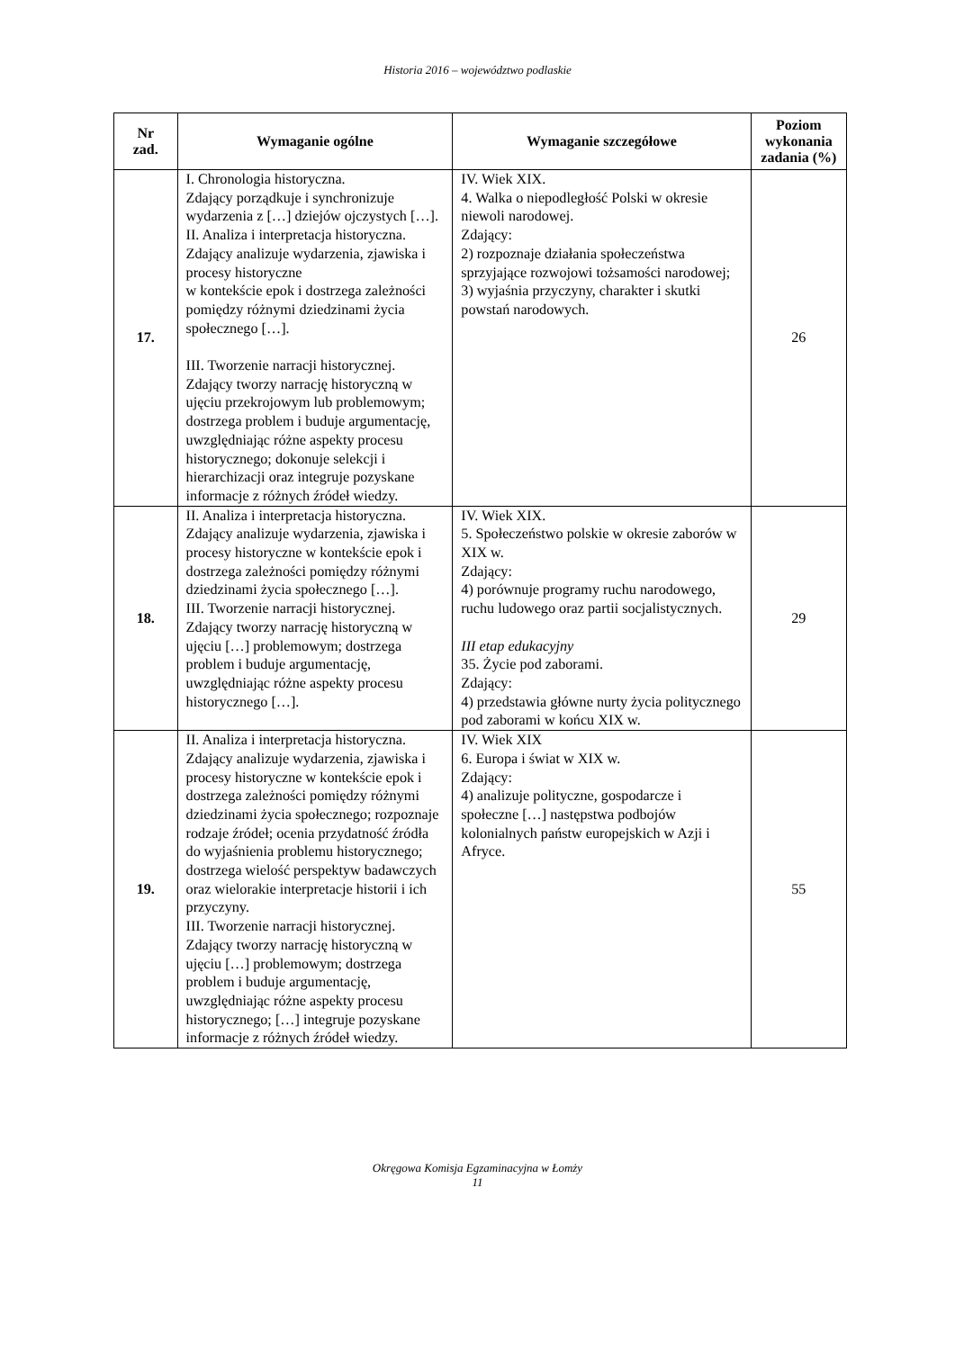Historia 2016 – województwo podlaskie
| Nr zad. | Wymaganie ogólne | Wymaganie szczegółowe | Poziom wykonania zadania (%) |
| --- | --- | --- | --- |
| 17. | I. Chronologia historyczna. Zdający porządkuje i synchronizuje wydarzenia z […] dziejów ojczystych […]. II. Analiza i interpretacja historyczna. Zdający analizuje wydarzenia, zjawiska i procesy historyczne w kontekście epok i dostrzega zależności pomiędzy różnymi dziedzinami życia społecznego […]. III. Tworzenie narracji historycznej. Zdający tworzy narrację historyczną w ujęciu przekrojowym lub problemowym; dostrzega problem i buduje argumentację, uwzględniając różne aspekty procesu historycznego; dokonuje selekcji i hierarchizacji oraz integruje pozyskane informacje z różnych źródeł wiedzy. | IV. Wiek XIX. 4. Walka o niepodległość Polski w okresie niewoli narodowej. Zdający: 2) rozpoznaje działania społeczeństwa sprzyjające rozwojowi tożsamości narodowej; 3) wyjaśnia przyczyny, charakter i skutki powstań narodowych. | 26 |
| 18. | II. Analiza i interpretacja historyczna. Zdający analizuje wydarzenia, zjawiska i procesy historyczne w kontekście epok i dostrzega zależności pomiędzy różnymi dziedzinami życia społecznego […]. III. Tworzenie narracji historycznej. Zdający tworzy narrację historyczną w ujęciu […] problemowym; dostrzega problem i buduje argumentację, uwzględniając różne aspekty procesu historycznego […]. | IV. Wiek XIX. 5. Społeczeństwo polskie w okresie zaborów w XIX w. Zdający: 4) porównuje programy ruchu narodowego, ruchu ludowego oraz partii socjalistycznych. III etap edukacyjny 35. Życie pod zaborami. Zdający: 4) przedstawia główne nurty życia politycznego pod zaborami w końcu XIX w. | 29 |
| 19. | II. Analiza i interpretacja historyczna. Zdający analizuje wydarzenia, zjawiska i procesy historyczne w kontekście epok i dostrzega zależności pomiędzy różnymi dziedzinami życia społecznego; rozpoznaje rodzaje źródeł; ocenia przydatność źródła do wyjaśnienia problemu historycznego; dostrzega wielość perspektyw badawczych oraz wielorakie interpretacje historii i ich przyczyny. III. Tworzenie narracji historycznej. Zdający tworzy narrację historyczną w ujęciu […] problemowym; dostrzega problem i buduje argumentację, uwzględniając różne aspekty procesu historycznego; […] integruje pozyskane informacje z różnych źródeł wiedzy. | IV. Wiek XIX 6. Europa i świat w XIX w. Zdający: 4) analizuje polityczne, gospodarcze i społeczne […] następstwa podbojów kolonialnych państw europejskich w Azji i Afryce. | 55 |
Okręgowa Komisja Egzaminacyjna w Łomży
11